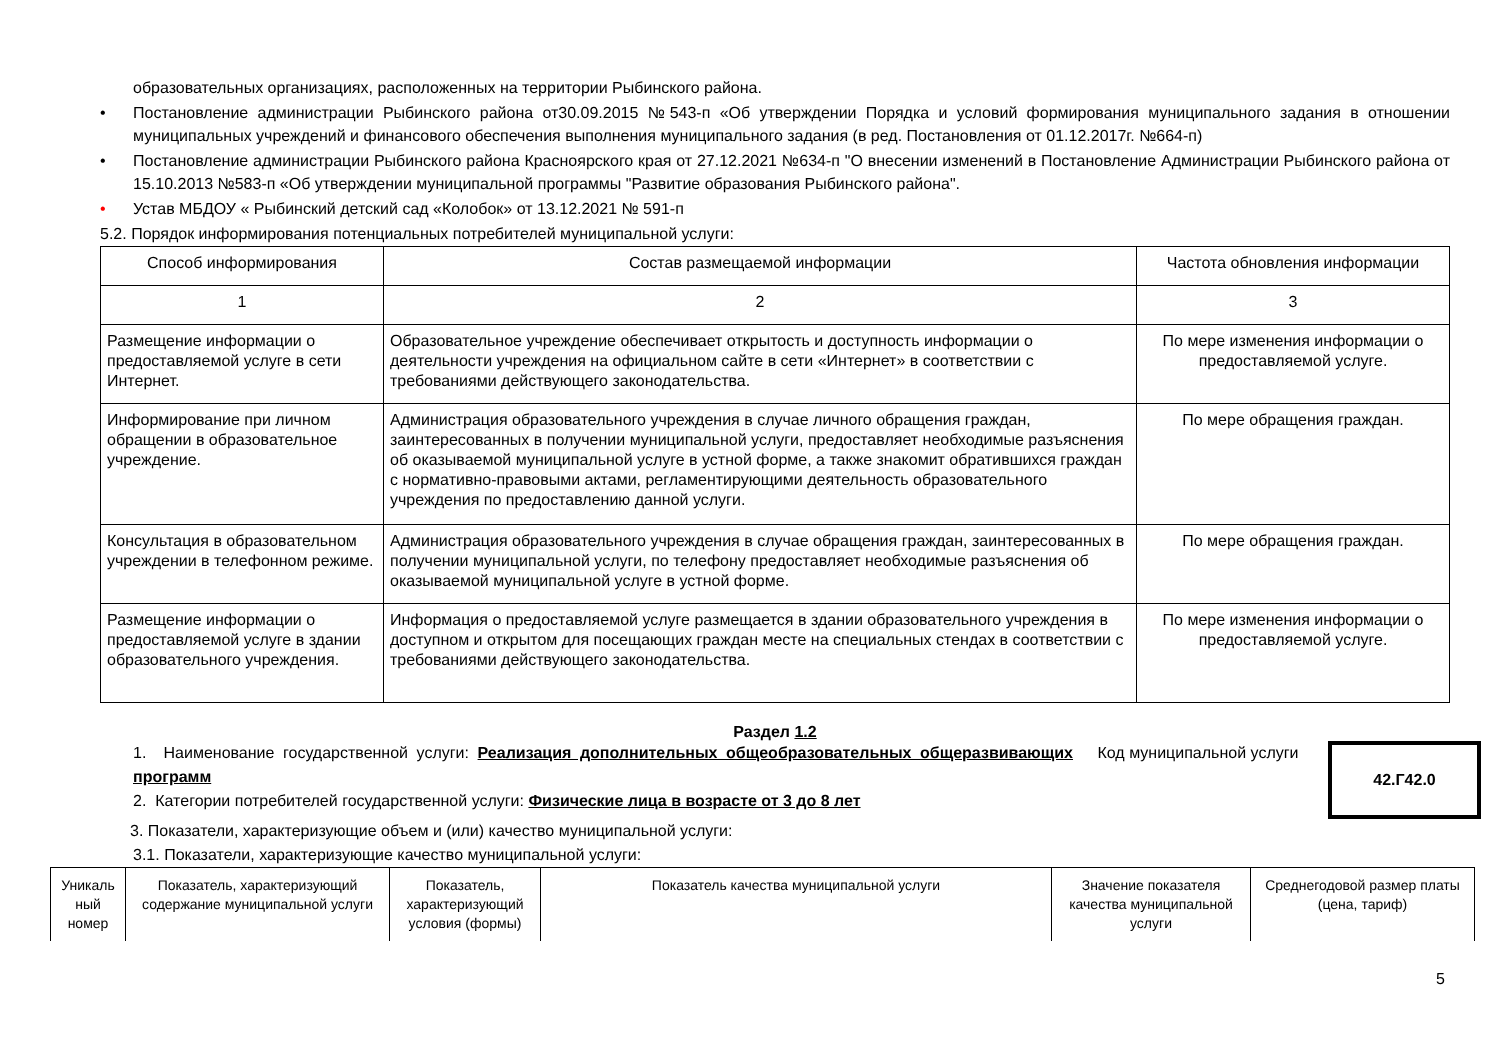образовательных организациях, расположенных на территории Рыбинского района.
• Постановление администрации Рыбинского района от30.09.2015 №543-п «Об утверждении Порядка и условий формирования муниципального задания в отношении муниципальных учреждений и финансового обеспечения выполнения муниципального задания (в ред. Постановления от 01.12.2017г. №664-п)
• Постановление администрации Рыбинского района Красноярского края от 27.12.2021 №634-п "О внесении изменений в Постановление Администрации Рыбинского района от 15.10.2013 №583-п «Об утверждении муниципальной программы "Развитие образования Рыбинского района".
• Устав МБДОУ « Рыбинский детский сад «Колобок» от 13.12.2021 № 591-п
5.2. Порядок информирования потенциальных потребителей муниципальной услуги:
| Способ информирования | Состав размещаемой информации | Частота обновления информации |
| 1 | 2 | 3 |
| Размещение информации о предоставляемой услуге в сети Интернет. | Образовательное учреждение обеспечивает открытость и доступность информации о деятельности учреждения на официальном сайте в сети «Интернет» в соответствии с требованиями действующего законодательства. | По мере изменения информации о предоставляемой услуге. |
| Информирование при личном обращении в образовательное учреждение. | Администрация образовательного учреждения в случае личного обращения граждан, заинтересованных в получении муниципальной услуги, предоставляет необходимые разъяснения об оказываемой муниципальной услуге в устной форме, а также знакомит обратившихся граждан с нормативно-правовыми актами, регламентирующими деятельность образовательного учреждения по предоставлению данной услуги. | По мере обращения граждан. |
| Консультация в образовательном учреждении в телефонном режиме. | Администрация образовательного учреждения в случае обращения граждан, заинтересованных в получении муниципальной услуги, по телефону предоставляет необходимые разъяснения об оказываемой муниципальной услуге в устной форме. | По мере обращения граждан. |
| Размещение информации о предоставляемой услуге в здании образовательного учреждения. | Информация о предоставляемой услуге размещается в здании образовательного учреждения в доступном и открытом для посещающих граждан месте на специальных стендах в соответствии с требованиями действующего законодательства. | По мере изменения информации о предоставляемой услуге. |
Раздел 1.2
1. Наименование государственной услуги: Реализация дополнительных общеобразовательных общеразвивающих программ
2. Категории потребителей государственной услуги: Физические лица в возрасте от 3 до 8 лет
Код муниципальной услуги
42.Г42.0
3. Показатели, характеризующие объем и (или) качество муниципальной услуги:
3.1. Показатели, характеризующие качество муниципальной услуги:
| Уникаль ный номер | Показатель, характеризующий содержание муниципальной услуги | Показатель, характеризующий условия (формы) | Показатель качества муниципальной услуги | Значение показателя качества муниципальной услуги | Среднегодовой размер платы (цена, тариф) |
5